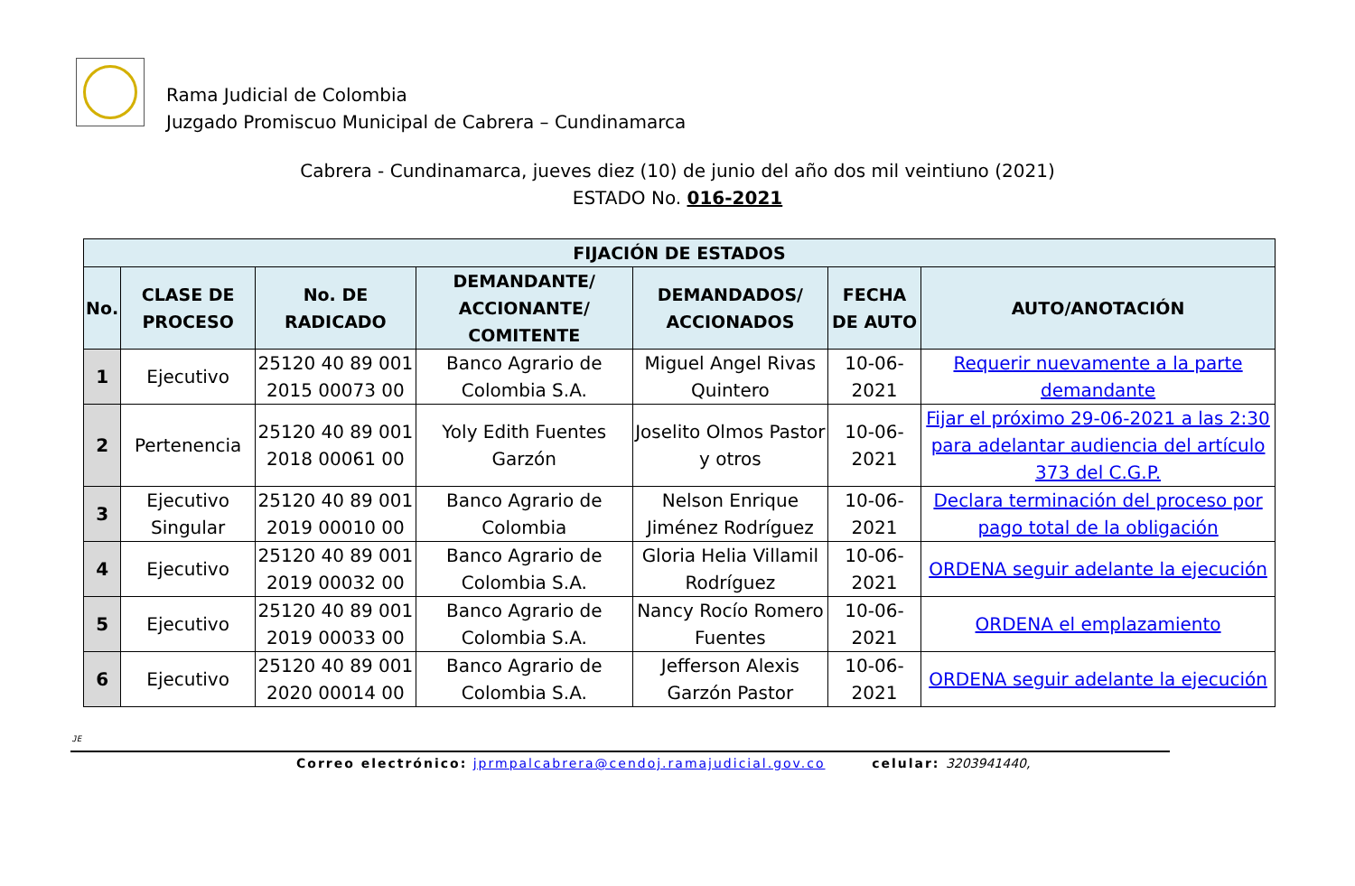Rama Judicial de Colombia
Juzgado Promiscuo Municipal de Cabrera – Cundinamarca
Cabrera - Cundinamarca, jueves diez (10) de junio del año dos mil veintiuno (2021)
ESTADO No. 016-2021
| FIJACIÓN DE ESTADOS | | | | | | |
| --- | --- | --- | --- | --- | --- | --- |
| No. | CLASE DE PROCESO | No. DE RADICADO | DEMANDANTE/ ACCIONANTE/ COMITENTE | DEMANDADOS/ ACCIONADOS | FECHA DE AUTO | AUTO/ANOTACIÓN |
| 1 | Ejecutivo | 25120 40 89 001 2015 00073 00 | Banco Agrario de Colombia S.A. | Miguel Angel Rivas Quintero | 10-06-2021 | Requerir nuevamente a la parte demandante |
| 2 | Pertenencia | 25120 40 89 001 2018 00061 00 | Yoly Edith Fuentes Garzón | Joselito Olmos Pastor y otros | 10-06-2021 | Fijar el próximo 29-06-2021 a las 2:30 para adelantar audiencia del artículo 373 del C.G.P. |
| 3 | Ejecutivo Singular | 25120 40 89 001 2019 00010 00 | Banco Agrario de Colombia | Nelson Enrique Jiménez Rodríguez | 10-06-2021 | Declara terminación del proceso por pago total de la obligación |
| 4 | Ejecutivo | 25120 40 89 001 2019 00032 00 | Banco Agrario de Colombia S.A. | Gloria Helia Villamil Rodríguez | 10-06-2021 | ORDENA seguir adelante la ejecución |
| 5 | Ejecutivo | 25120 40 89 001 2019 00033 00 | Banco Agrario de Colombia S.A. | Nancy Rocío Romero Fuentes | 10-06-2021 | ORDENA el emplazamiento |
| 6 | Ejecutivo | 25120 40 89 001 2020 00014 00 | Banco Agrario de Colombia S.A. | Jefferson Alexis Garzón Pastor | 10-06-2021 | ORDENA seguir adelante la ejecución |
JE
Correo electrónico: jprmpalcabrera@cendoj.ramajudicial.gov.co celular: 3203941440,